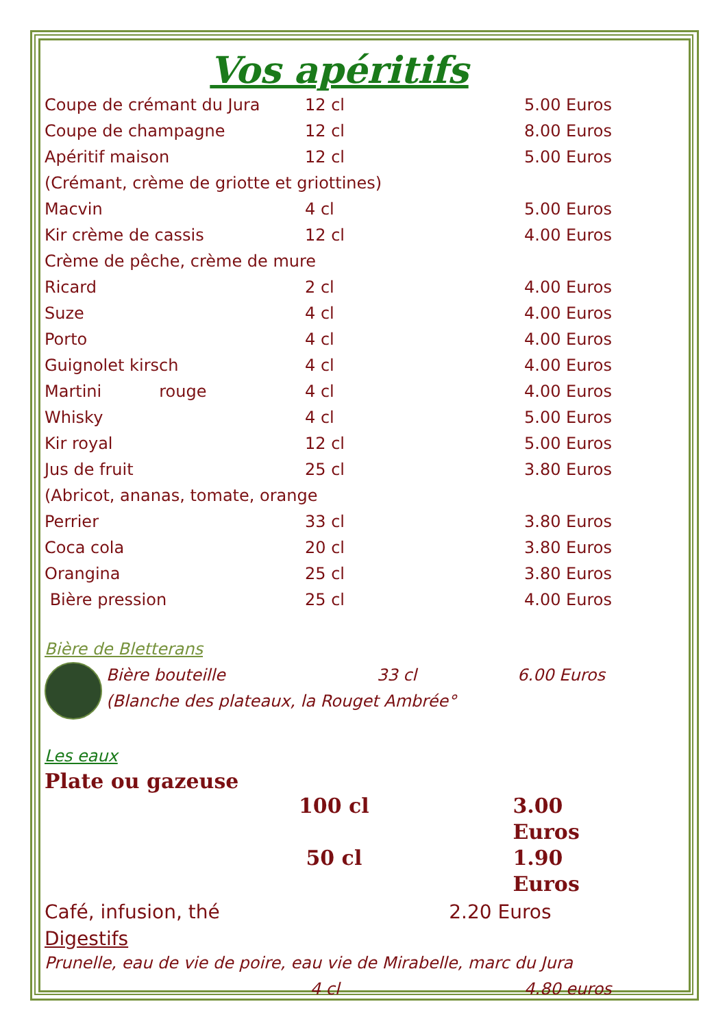Vos apéritifs
Coupe de crémant du Jura 12 cl 5.00 Euros
Coupe de champagne 12 cl 8.00 Euros
Apéritif maison 12 cl 5.00 Euros
(Crémant, crème de griotte et griottines)
Macvin 4 cl 5.00 Euros
Kir crème de cassis 12 cl 4.00 Euros
Crème de pêche, crème de mure
Ricard 2 cl 4.00 Euros
Suze 4 cl 4.00 Euros
Porto 4 cl 4.00 Euros
Guignolet kirsch 4 cl 4.00 Euros
Martini rouge 4 cl 4.00 Euros
Whisky 4 cl 5.00 Euros
Kir royal 12 cl 5.00 Euros
Jus de fruit 25 cl 3.80 Euros
(Abricot, ananas, tomate, orange
Perrier 33 cl 3.80 Euros
Coca cola 20 cl 3.80 Euros
Orangina 25 cl 3.80 Euros
Bière pression 25 cl 4.00 Euros
Bière de Bletterans
Bière bouteille 33 cl 6.00 Euros
(Blanche des plateaux, la Rouget Ambrée°
Les eaux
Plate ou gazeuse
100 cl 3.00 Euros
50 cl 1.90 Euros
Café, infusion, thé 2.20 Euros
Digestifs
Prunelle, eau de vie de poire, eau vie de Mirabelle, marc du Jura
4 cl 4.80 euros